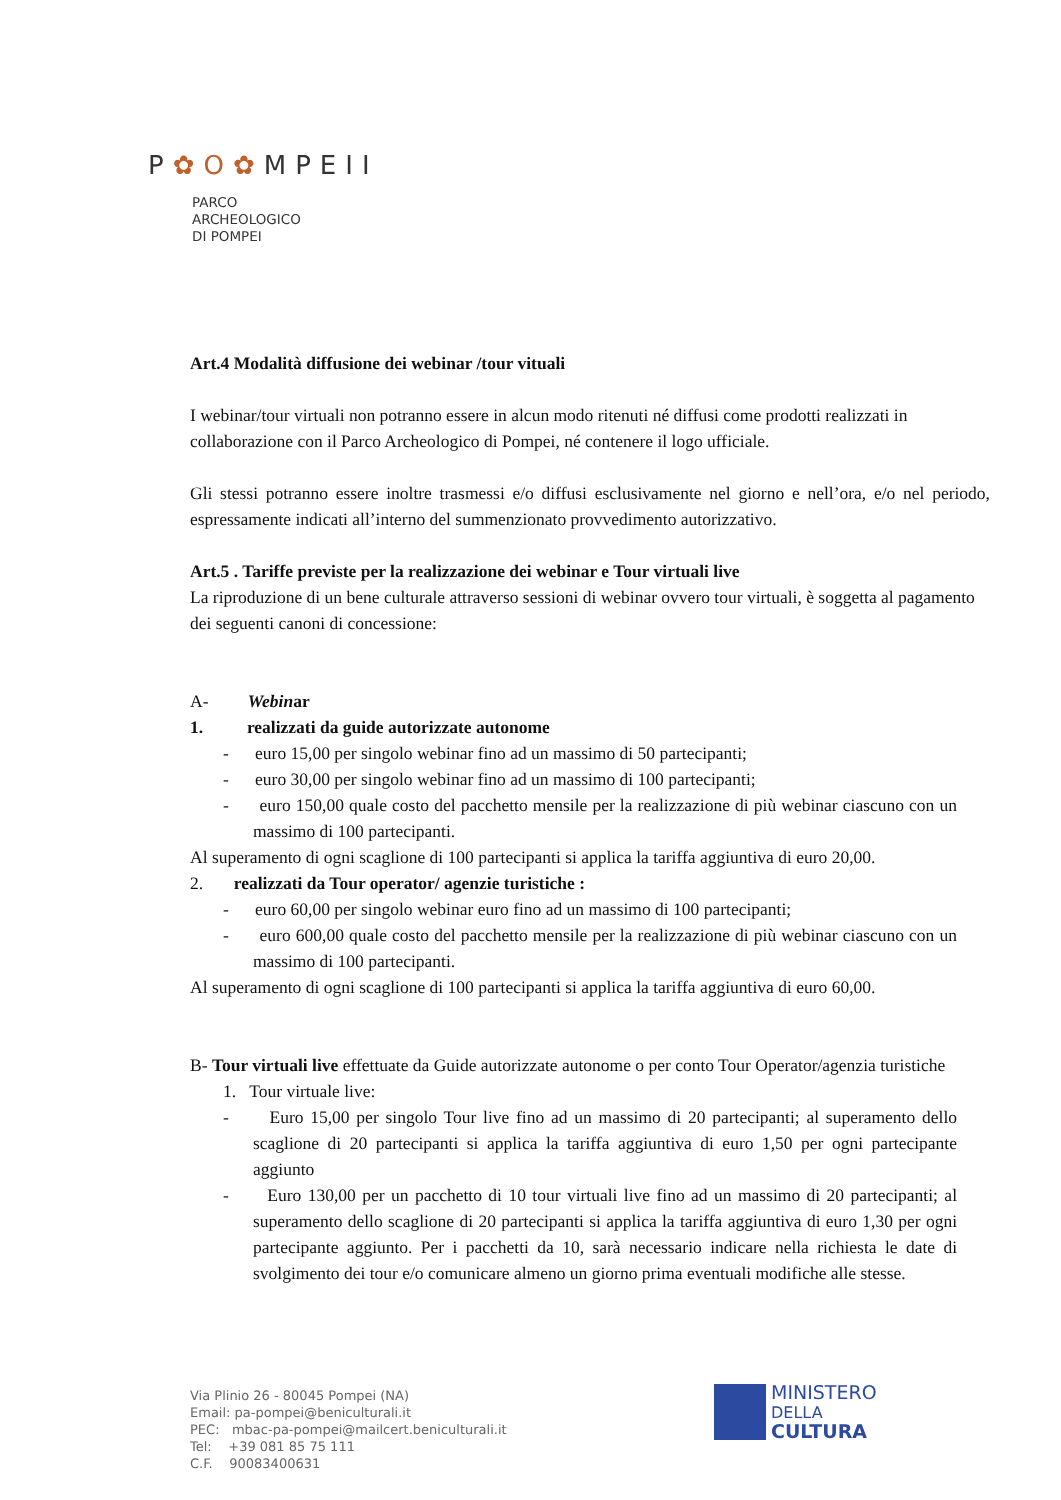P✿O✿MPEII
PARCO
ARCHEOLOGICO
DI POMPEI
Art.4 Modalità diffusione dei webinar /tour vituali
I webinar/tour virtuali non potranno essere in alcun modo ritenuti né diffusi come prodotti realizzati in collaborazione con il Parco Archeologico di Pompei, né contenere il logo ufficiale.
Gli stessi potranno essere inoltre trasmessi e/o diffusi esclusivamente nel giorno e nell’ora, e/o nel periodo, espressamente indicati all’interno del summenzionato provvedimento autorizzativo.
Art.5 . Tariffe previste per la realizzazione dei webinar e Tour virtuali live
La riproduzione di un bene culturale attraverso sessioni di webinar ovvero tour virtuali, è soggetta al pagamento dei seguenti canoni di concessione:
A- Webinar
1. realizzati da guide autorizzate autonome
- euro 15,00 per singolo webinar fino ad un massimo di 50 partecipanti;
- euro 30,00 per singolo webinar fino ad un massimo di 100 partecipanti;
- euro 150,00 quale costo del pacchetto mensile per la realizzazione di più webinar ciascuno con un massimo di 100 partecipanti.
Al superamento di ogni scaglione di 100 partecipanti si applica la tariffa aggiuntiva di euro 20,00.
2. realizzati da Tour operator/ agenzie turistiche :
- euro 60,00 per singolo webinar euro fino ad un massimo di 100 partecipanti;
- euro 600,00 quale costo del pacchetto mensile per la realizzazione di più webinar ciascuno con un massimo di 100 partecipanti.
Al superamento di ogni scaglione di 100 partecipanti si applica la tariffa aggiuntiva di euro 60,00.
B- Tour virtuali live effettuate da Guide autorizzate autonome o per conto Tour Operator/agenzia turistiche
1. Tour virtuale live:
- Euro 15,00 per singolo Tour live fino ad un massimo di 20 partecipanti; al superamento dello scaglione di 20 partecipanti si applica la tariffa aggiuntiva di euro 1,50 per ogni partecipante aggiunto
- Euro 130,00 per un pacchetto di 10 tour virtuali live fino ad un massimo di 20 partecipanti; al superamento dello scaglione di 20 partecipanti si applica la tariffa aggiuntiva di euro 1,30 per ogni partecipante aggiunto. Per i pacchetti da 10, sarà necessario indicare nella richiesta le date di svolgimento dei tour e/o comunicare almeno un giorno prima eventuali modifiche alle stesse.
Via Plinio 26 - 80045 Pompei (NA)
Email: pa-pompei@beniculturali.it
PEC: mbac-pa-pompei@mailcert.beniculturali.it
Tel: +39 081 85 75 111
C.F. 90083400631
MINISTERO
DELLA
CULTURA